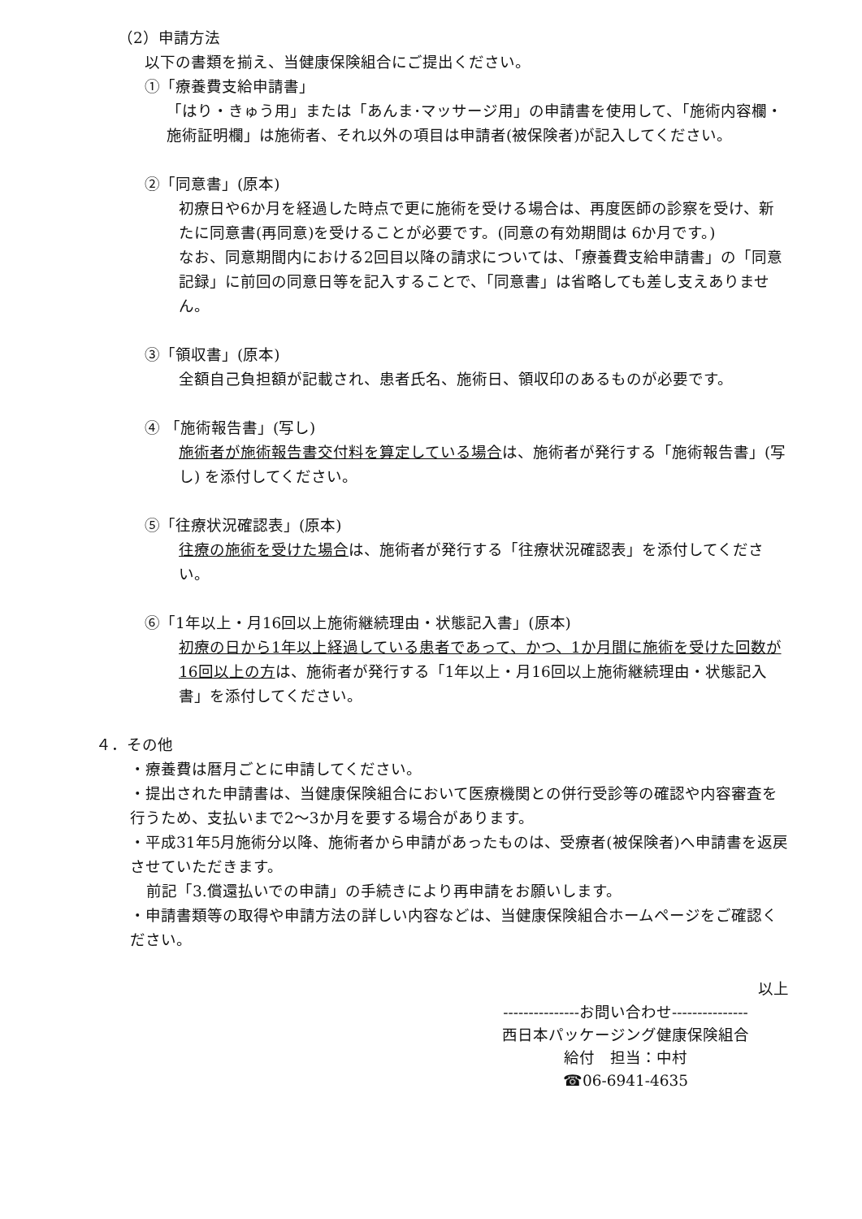（2）申請方法
以下の書類を揃え、当健康保険組合にご提出ください。
①「療養費支給申請書」
「はり・きゅう用」または「あんま･マッサージ用」の申請書を使用して、「施術内容欄・施術証明欄」は施術者、それ以外の項目は申請者(被保険者)が記入してください。
②「同意書」(原本)
初療日や6か月を経過した時点で更に施術を受ける場合は、再度医師の診察を受け、新たに同意書(再同意)を受けることが必要です。(同意の有効期間は 6か月です。)
なお、同意期間内における2回目以降の請求については、「療養費支給申請書」の「同意記録」に前回の同意日等を記入することで、「同意書」は省略しても差し支えありません。
③「領収書」(原本)
全額自己負担額が記載され、患者氏名、施術日、領収印のあるものが必要です。
④ 「施術報告書」(写し)
施術者が施術報告書交付料を算定している場合は、施術者が発行する「施術報告書」(写し) を添付してください。
⑤「往療状況確認表」(原本)
往療の施術を受けた場合は、施術者が発行する「往療状況確認表」を添付してください。
⑥「1年以上・月16回以上施術継続理由・状態記入書」(原本)
初療の日から1年以上経過している患者であって、かつ、1か月間に施術を受けた回数が16回以上の方は、施術者が発行する「1年以上・月16回以上施術継続理由・状態記入書」を添付してください。
４．その他
・療養費は暦月ごとに申請してください。
・提出された申請書は、当健康保険組合において医療機関との併行受診等の確認や内容審査を行うため、支払いまで2〜3か月を要する場合があります。
・平成31年5月施術分以降、施術者から申請があったものは、受療者(被保険者)へ申請書を返戻させていただきます。
前記「3.償還払いでの申請」の手続きにより再申請をお願いします。
・申請書類等の取得や申請方法の詳しい内容などは、当健康保険組合ホームページをご確認ください。
以上
---------------お問い合わせ---------------
西日本パッケージング健康保険組合
給付　担当：中村
☎06-6941-4635